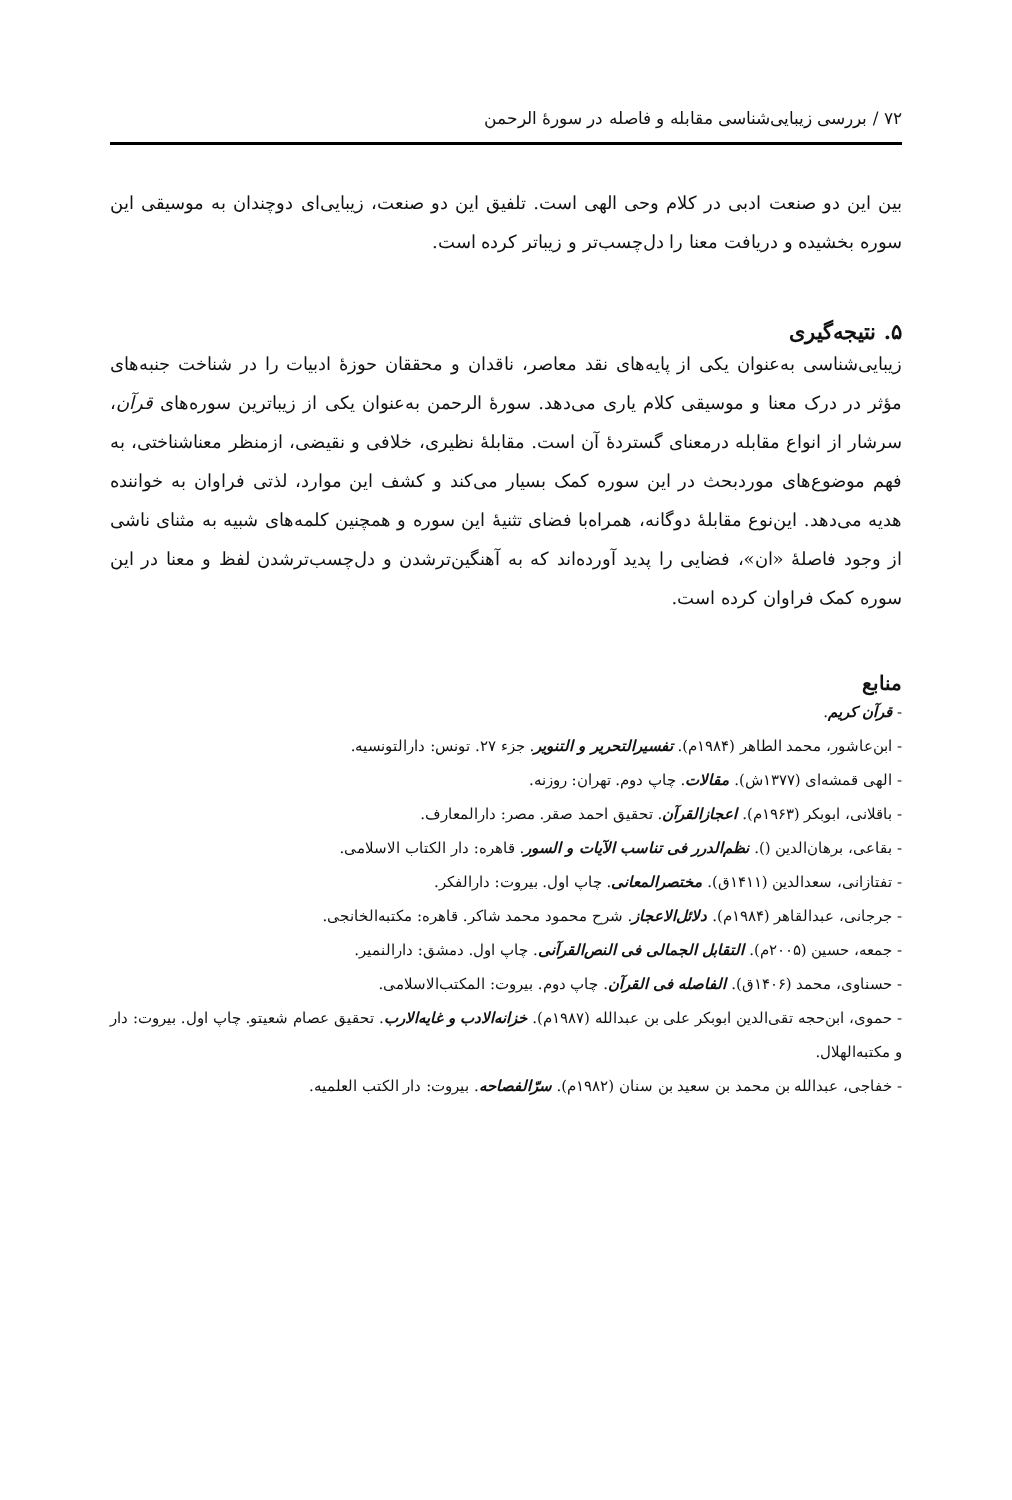۷۲ / بررسی زیبایی‌شناسی مقابله و فاصله در سورهٔ الرحمن
بین این دو صنعت ادبی در کلام وحی الهی است. تلفیق این دو صنعت، زیبایی‌ای دوچندان به موسیقی این سوره بخشیده و دریافت معنا را دل‌چسب‌تر و زیباتر کرده است.
۵. نتیجه‌گیری
زیبایی‌شناسی به‌عنوان یکی از پایه‌های نقد معاصر، ناقدان و محققان حوزهٔ ادبیات را در شناخت جنبه‌های مؤثر در درک معنا و موسیقی کلام یاری می‌دهد. سورهٔ الرحمن به‌عنوان یکی از زیباترین سوره‌های قرآن، سرشار از انواع مقابله درمعنای گستردهٔ آن است. مقابلهٔ نظیری، خلافی و نقیضی، ازمنظر معناشناختی، به فهم موضوع‌های موردبحث در این سوره کمک بسیار می‌کند و کشف این موارد، لذتی فراوان به خواننده هدیه می‌دهد. این‌نوع مقابلهٔ دوگانه، همراه‌با فضای تثنیهٔ این سوره و همچنین کلمه‌های شبیه به مثنای ناشی از وجود فاصلهٔ «ان»، فضایی را پدید آورده‌اند که به آهنگین‌ترشدن و دل‌چسب‌ترشدن لفظ و معنا در این سوره کمک فراوان کرده است.
منابع
- قرآن کریم.
- ابن‌عاشور، محمد الطاهر (۱۹۸۴م). تفسیرالتحریر و التنویر. جزء ۲۷. تونس: دارالتونسیه.
- الهی قمشه‌ای (۱۳۷۷ش). مقالات. چاپ دوم. تهران: روزنه.
- باقلانی، ابوبکر (۱۹۶۳م). اعجازالقرآن. تحقیق احمد صقر. مصر: دارالمعارف.
- بقاعی، برهان‌الدین (). نظم‌الدرر فی تناسب الآیات و السور. قاهره: دار الکتاب الاسلامی.
- تفتازانی، سعدالدین (۱۴۱۱ق). مختصرالمعانی. چاپ اول. بیروت: دارالفکر.
- جرجانی، عبدالقاهر (۱۹۸۴م). دلائل‌الاعجاز. شرح محمود محمد شاکر. قاهره: مکتبه‌الخانجی.
- جمعه، حسین (۲۰۰۵م). التقابل الجمالی فی النص‌القرآنی. چاپ اول. دمشق: دارالنمیر.
- حسناوی، محمد (۱۴۰۶ق). الفاصله فی القرآن. چاپ دوم. بیروت: المکتب‌الاسلامی.
- حموی، ابن‌حجه تقی‌الدین ابوبکر علی بن عبدالله (۱۹۸۷م). خزانه‌الادب و غایه‌الارب. تحقیق عصام شعیتو. چاپ اول. بیروت: دار و مکتبه‌الهلال.
- خفاجی، عبدالله بن محمد بن سعید بن سنان (۱۹۸۲م). سرّالفصاحه. بیروت: دار الکتب العلمیه.